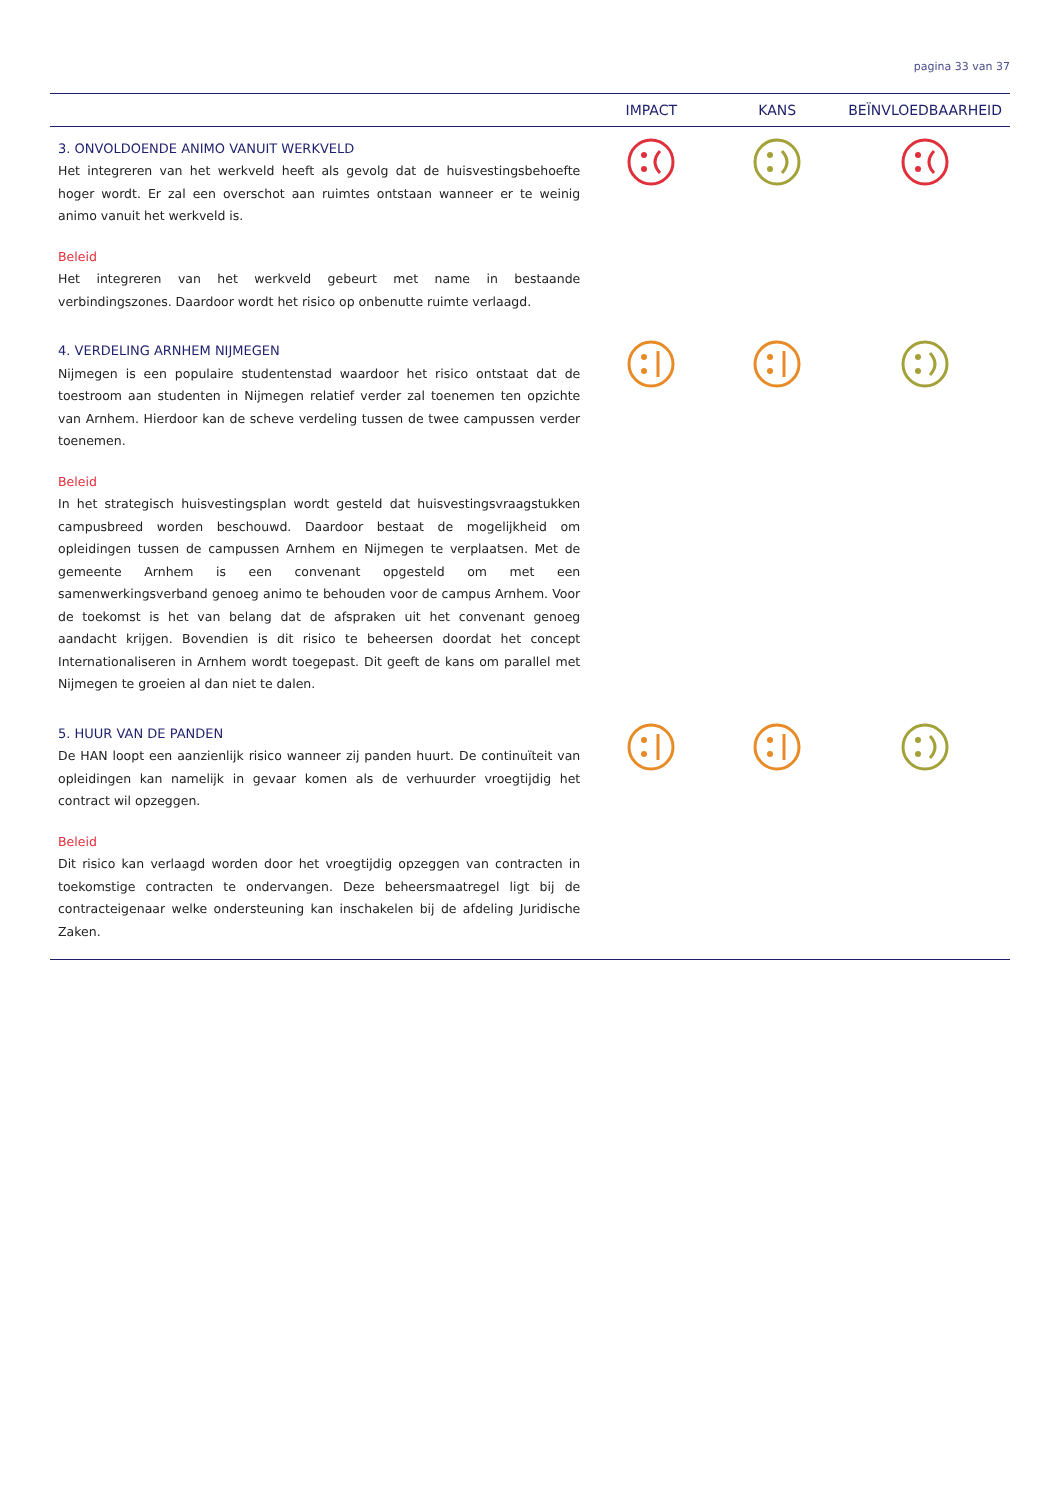pagina 33 van 37
| | IMPACT | KANS | BEÏNVLOEDBAARHEID |
| --- | --- | --- | --- |
| 3. ONVOLDOENDE ANIMO VANUIT WERKVELD Het integreren van het werkveld heeft als gevolg dat de huisvestingsbehoefte hoger wordt. Er zal een overschot aan ruimtes ontstaan wanneer er te weinig animo vanuit het werkveld is. Beleid Het integreren van het werkveld gebeurt met name in bestaande verbindingszones. Daardoor wordt het risico op onbenutte ruimte verlaagd. | | | |
| 4. VERDELING ARNHEM NIJMEGEN Nijmegen is een populaire studentenstad waardoor het risico ontstaat dat de toestroom aan studenten in Nijmegen relatief verder zal toenemen ten opzichte van Arnhem. Hierdoor kan de scheve verdeling tussen de twee campussen verder toenemen. Beleid In het strategisch huisvestingsplan wordt gesteld dat huisvestingsvraagstukken campusbreed worden beschouwd. Daardoor bestaat de mogelijkheid om opleidingen tussen de campussen Arnhem en Nijmegen te verplaatsen. Met de gemeente Arnhem is een convenant opgesteld om met een samenwerkingsverband genoeg animo te behouden voor de campus Arnhem. Voor de toekomst is het van belang dat de afspraken uit het convenant genoeg aandacht krijgen. Bovendien is dit risico te beheersen doordat het concept Internationaliseren in Arnhem wordt toegepast. Dit geeft de kans om parallel met Nijmegen te groeien al dan niet te dalen. | | | |
| 5. HUUR VAN DE PANDEN De HAN loopt een aanzienlijk risico wanneer zij panden huurt. De continuïteit van opleidingen kan namelijk in gevaar komen als de verhuurder vroegtijdig het contract wil opzeggen. Beleid Dit risico kan verlaagd worden door het vroegtijdig opzeggen van contracten in toekomstige contracten te ondervangen. Deze beheersmaatregel ligt bij de contracteigenaar welke ondersteuning kan inschakelen bij de afdeling Juridische Zaken. | | | |